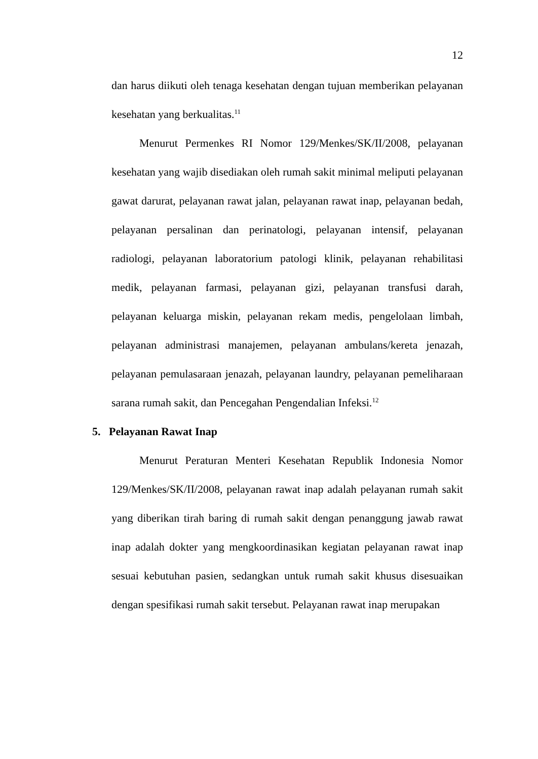12
dan harus diikuti oleh tenaga kesehatan dengan tujuan memberikan pelayanan kesehatan yang berkualitas.<sup>11</sup>
Menurut Permenkes RI Nomor 129/Menkes/SK/II/2008, pelayanan kesehatan yang wajib disediakan oleh rumah sakit minimal meliputi pelayanan gawat darurat, pelayanan rawat jalan, pelayanan rawat inap, pelayanan bedah, pelayanan persalinan dan perinatologi, pelayanan intensif, pelayanan radiologi, pelayanan laboratorium patologi klinik, pelayanan rehabilitasi medik, pelayanan farmasi, pelayanan gizi, pelayanan transfusi darah, pelayanan keluarga miskin, pelayanan rekam medis, pengelolaan limbah, pelayanan administrasi manajemen, pelayanan ambulans/kereta jenazah, pelayanan pemulasaraan jenazah, pelayanan laundry, pelayanan pemeliharaan sarana rumah sakit, dan Pencegahan Pengendalian Infeksi.<sup>12</sup>
5. Pelayanan Rawat Inap
Menurut Peraturan Menteri Kesehatan Republik Indonesia Nomor 129/Menkes/SK/II/2008, pelayanan rawat inap adalah pelayanan rumah sakit yang diberikan tirah baring di rumah sakit dengan penanggung jawab rawat inap adalah dokter yang mengkoordinasikan kegiatan pelayanan rawat inap sesuai kebutuhan pasien, sedangkan untuk rumah sakit khusus disesuaikan dengan spesifikasi rumah sakit tersebut. Pelayanan rawat inap merupakan